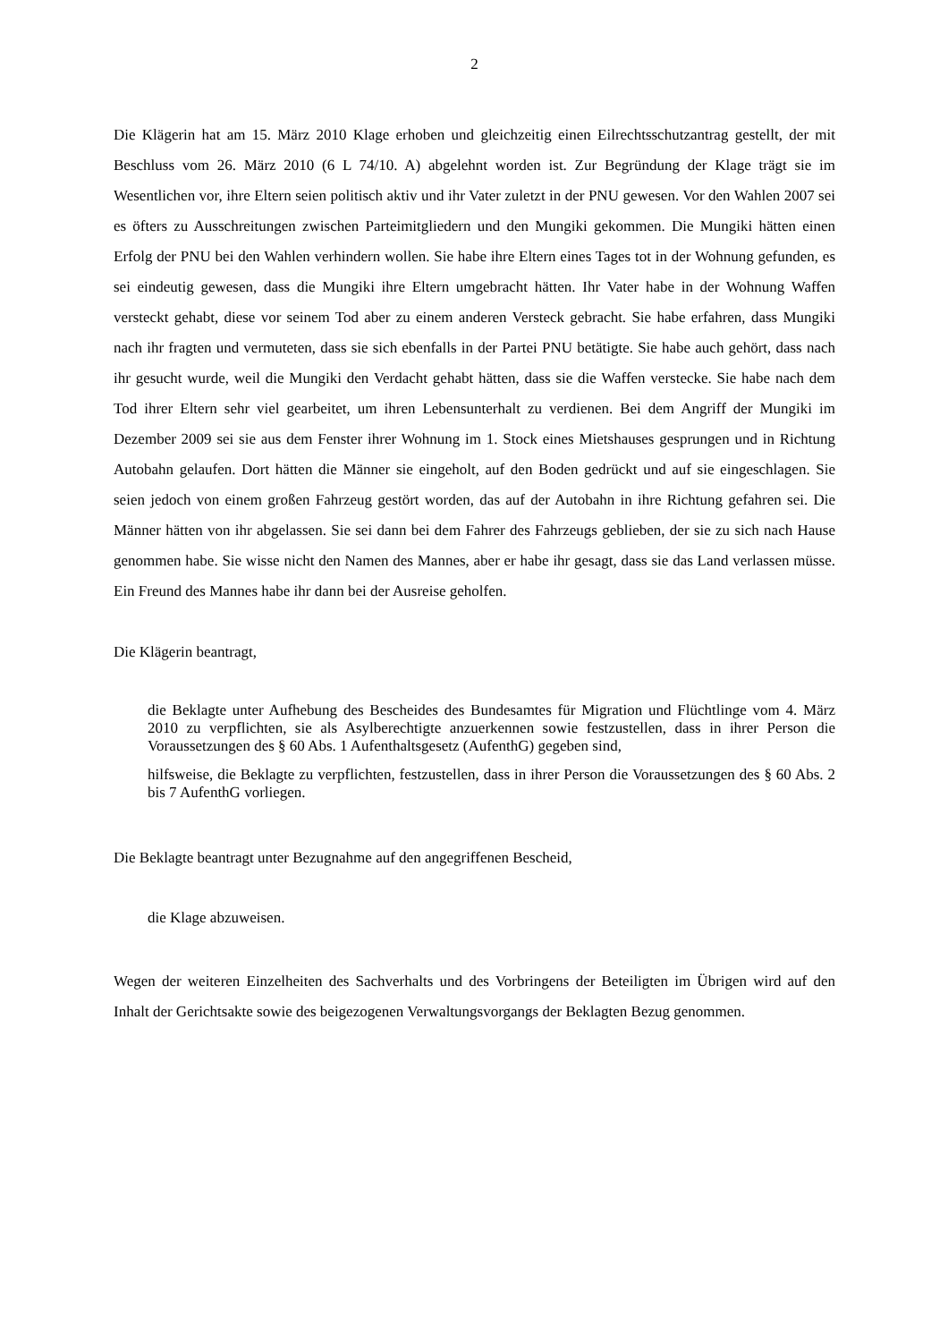2
Die Klägerin hat am 15. März 2010 Klage erhoben und gleichzeitig einen Eilrechtsschutzantrag gestellt, der mit Beschluss vom 26. März 2010 (6 L 74/10. A) abgelehnt worden ist. Zur Begründung der Klage trägt sie im Wesentlichen vor, ihre Eltern seien politisch aktiv und ihr Vater zuletzt in der PNU gewesen. Vor den Wahlen 2007 sei es öfters zu Ausschreitungen zwischen Parteimitgliedern und den Mungiki gekommen. Die Mungiki hätten einen Erfolg der PNU bei den Wahlen verhindern wollen. Sie habe ihre Eltern eines Tages tot in der Wohnung gefunden, es sei eindeutig gewesen, dass die Mungiki ihre Eltern umgebracht hätten. Ihr Vater habe in der Wohnung Waffen versteckt gehabt, diese vor seinem Tod aber zu einem anderen Versteck gebracht. Sie habe erfahren, dass Mungiki nach ihr fragten und vermuteten, dass sie sich ebenfalls in der Partei PNU betätigte. Sie habe auch gehört, dass nach ihr gesucht wurde, weil die Mungiki den Verdacht gehabt hätten, dass sie die Waffen verstecke. Sie habe nach dem Tod ihrer Eltern sehr viel gearbeitet, um ihren Lebensunterhalt zu verdienen. Bei dem Angriff der Mungiki im Dezember 2009 sei sie aus dem Fenster ihrer Wohnung im 1. Stock eines Mietshauses gesprungen und in Richtung Autobahn gelaufen. Dort hätten die Männer sie eingeholt, auf den Boden gedrückt und auf sie eingeschlagen. Sie seien jedoch von einem großen Fahrzeug gestört worden, das auf der Autobahn in ihre Richtung gefahren sei. Die Männer hätten von ihr abgelassen. Sie sei dann bei dem Fahrer des Fahrzeugs geblieben, der sie zu sich nach Hause genommen habe. Sie wisse nicht den Namen des Mannes, aber er habe ihr gesagt, dass sie das Land verlassen müsse. Ein Freund des Mannes habe ihr dann bei der Ausreise geholfen.
Die Klägerin beantragt,
die Beklagte unter Aufhebung des Bescheides des Bundesamtes für Migration und Flüchtlinge vom 4. März 2010 zu verpflichten, sie als Asylberechtigte anzuerkennen sowie festzustellen, dass in ihrer Person die Voraussetzungen des § 60 Abs. 1 Aufenthaltsgesetz (AufenthG) gegeben sind,
hilfsweise, die Beklagte zu verpflichten, festzustellen, dass in ihrer Person die Voraussetzungen des § 60 Abs. 2 bis 7 AufenthG vorliegen.
Die Beklagte beantragt unter Bezugnahme auf den angegriffenen Bescheid,
die Klage abzuweisen.
Wegen der weiteren Einzelheiten des Sachverhalts und des Vorbringens der Beteiligten im Übrigen wird auf den Inhalt der Gerichtsakte sowie des beigezogenen Verwaltungsvorgangs der Beklagten Bezug genommen.